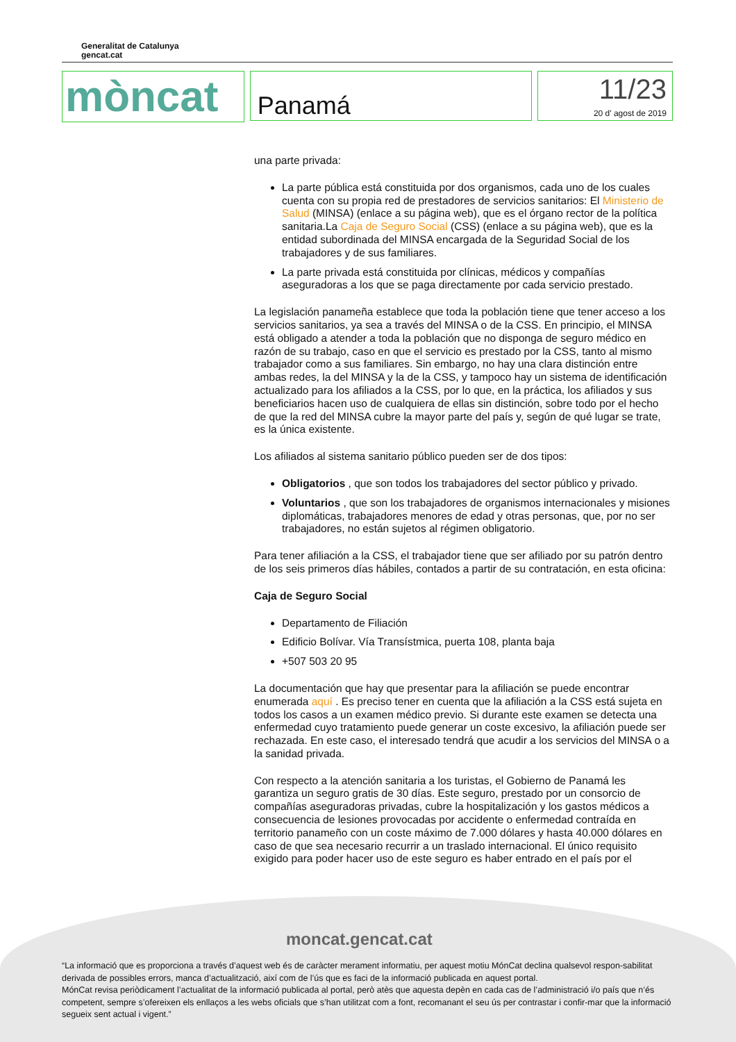Generalitat de Catalunya
gencat.cat
mòncat
Panamá
11/23
20 d' agost de 2019
una parte privada:
La parte pública está constituida por dos organismos, cada uno de los cuales cuenta con su propia red de prestadores de servicios sanitarios: El Ministerio de Salud (MINSA) (enlace a su página web), que es el órgano rector de la política sanitaria.La Caja de Seguro Social (CSS) (enlace a su página web), que es la entidad subordinada del MINSA encargada de la Seguridad Social de los trabajadores y de sus familiares.
La parte privada está constituida por clínicas, médicos y compañías aseguradoras a los que se paga directamente por cada servicio prestado.
La legislación panameña establece que toda la población tiene que tener acceso a los servicios sanitarios, ya sea a través del MINSA o de la CSS. En principio, el MINSA está obligado a atender a toda la población que no disponga de seguro médico en razón de su trabajo, caso en que el servicio es prestado por la CSS, tanto al mismo trabajador como a sus familiares. Sin embargo, no hay una clara distinción entre ambas redes, la del MINSA y la de la CSS, y tampoco hay un sistema de identificación actualizado para los afiliados a la CSS, por lo que, en la práctica, los afiliados y sus beneficiarios hacen uso de cualquiera de ellas sin distinción, sobre todo por el hecho de que la red del MINSA cubre la mayor parte del país y, según de qué lugar se trate, es la única existente.
Los afiliados al sistema sanitario público pueden ser de dos tipos:
Obligatorios , que son todos los trabajadores del sector público y privado.
Voluntarios , que son los trabajadores de organismos internacionales y misiones diplomáticas, trabajadores menores de edad y otras personas, que, por no ser trabajadores, no están sujetos al régimen obligatorio.
Para tener afiliación a la CSS, el trabajador tiene que ser afiliado por su patrón dentro de los seis primeros días hábiles, contados a partir de su contratación, en esta oficina:
Caja de Seguro Social
Departamento de Filiación
Edificio Bolívar. Vía Transístmica, puerta 108, planta baja
+507 503 20 95
La documentación que hay que presentar para la afiliación se puede encontrar enumerada aquí . Es preciso tener en cuenta que la afiliación a la CSS está sujeta en todos los casos a un examen médico previo. Si durante este examen se detecta una enfermedad cuyo tratamiento puede generar un coste excesivo, la afiliación puede ser rechazada. En este caso, el interesado tendrá que acudir a los servicios del MINSA o a la sanidad privada.
Con respecto a la atención sanitaria a los turistas, el Gobierno de Panamá les garantiza un seguro gratis de 30 días. Este seguro, prestado por un consorcio de compañías aseguradoras privadas, cubre la hospitalización y los gastos médicos a consecuencia de lesiones provocadas por accidente o enfermedad contraída en territorio panameño con un coste máximo de 7.000 dólares y hasta 40.000 dólares en caso de que sea necesario recurrir a un traslado internacional. El único requisito exigido para poder hacer uso de este seguro es haber entrado en el país por el
moncat.gencat.cat
“La informació que es proporciona a través d’aquest web és de caràcter merament informatiu, per aquest motiu MónCat declina qualsevol respon-sabilitat derivada de possibles errors, manca d’actualització, així com de l’ús que es faci de la informació publicada en aquest portal.
MónCat revisa periòdicament l’actualitat de la informació publicada al portal, però atès que aquesta depèn en cada cas de l’administració i/o país que n’és competent, sempre s’ofereixen els enllaços a les webs oficials que s’han utilitzat com a font, recomanant el seu ús per contrastar i confir-mar que la informació segueix sent actual i vigent.”